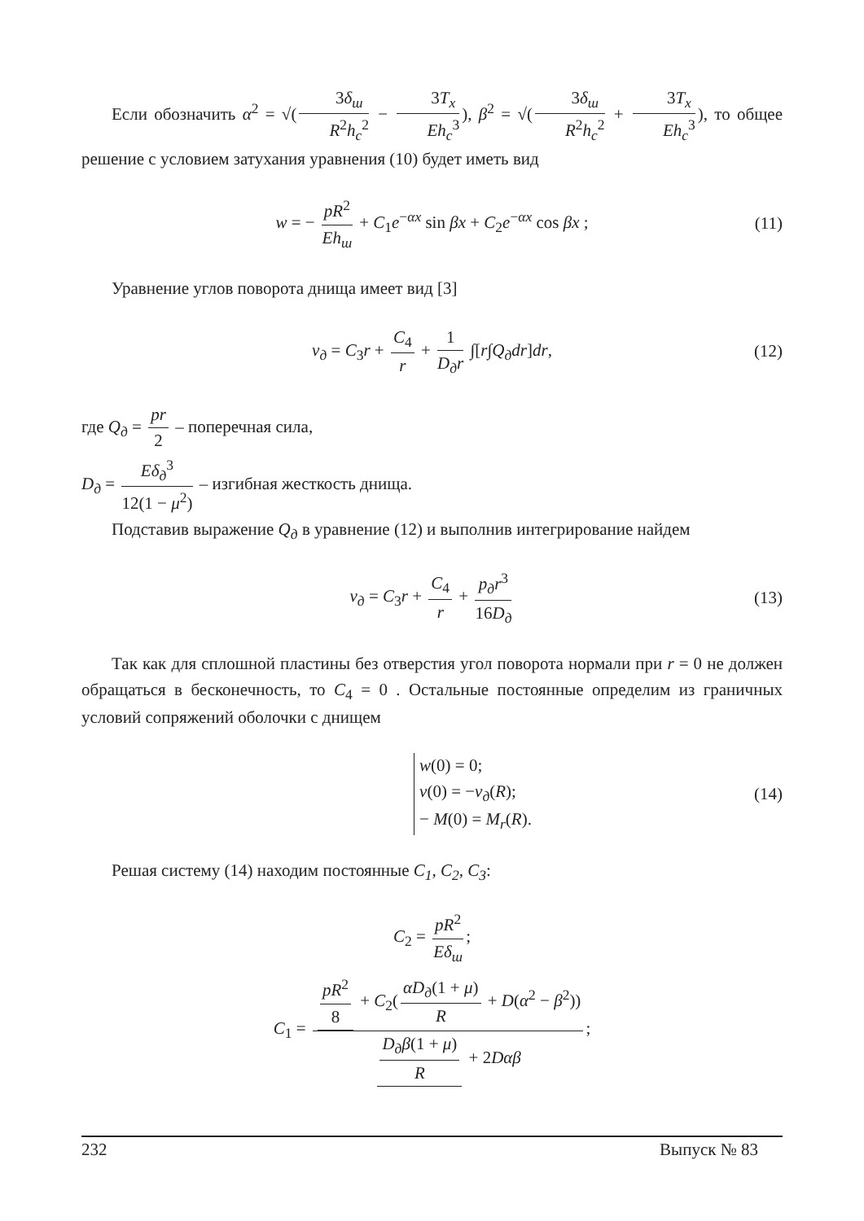Если обозначить α<sup>2</sup> = √(3δ<sub>ш</sub> R<sup>2</sup>h<sub>c</sub><sup>2</sup> − 3T<sub>x</sub> Eh<sub>c</sub><sup>3</sup>), β<sup>2</sup> = √(3δ<sub>ш</sub> R<sup>2</sup>h<sub>c</sub><sup>2</sup> + 3T<sub>x</sub> Eh<sub>c</sub><sup>3</sup>), то общее решение с условием затухания уравнения (10) будет иметь вид
w = − pR<sup>2</sup> Eh<sub>ш</sub> + C<sub>1</sub>e<sup>−αx</sup> sin βx + C<sub>2</sub>e<sup>−αx</sup> cos βx ; (11)
Уравнение углов поворота днища имеет вид [3]
v<sub>д</sub> = C<sub>3</sub>r + C<sub>4</sub> r + 1 D<sub>д</sub>r ∫[r∫Q<sub>д</sub>dr]dr, (12)
где Q<sub>д</sub> = pr 2 – поперечная сила,
D<sub>д</sub> = Eδ<sub>д</sub><sup>3</sup> 12(1 − μ<sup>2</sup>) – изгибная жесткость днища.
Подставив выражение Q<sub>д</sub> в уравнение (12) и выполнив интегрирование найдем
v<sub>д</sub> = C<sub>3</sub>r + C<sub>4</sub> r + p<sub>д</sub>r<sup>3</sup> 16D<sub>д</sub> (13)
Так как для сплошной пластины без отверстия угол поворота нормали при r = 0 не должен обращаться в бесконечность, то C<sub>4</sub> = 0 . Остальные постоянные определим из граничных условий сопряжений оболочки с днищем
w(0) = 0;
v(0) = −v<sub>д</sub>(R);
− M(0) = M<sub>r</sub>(R). (14)
Решая систему (14) находим постоянные C<sub>1</sub>, C<sub>2</sub>, C<sub>3</sub>:
C<sub>2</sub> = pR<sup>2</sup> Eδ<sub>ш</sub>;
C<sub>1</sub> = pR<sup>2</sup> 8 + C<sub>2</sub>(αD<sub>д</sub>(1 + μ) R + D(α<sup>2</sup> − β<sup>2</sup>)) D<sub>д</sub>β(1 + μ) R + 2Dαβ;
232 Выпуск № 83